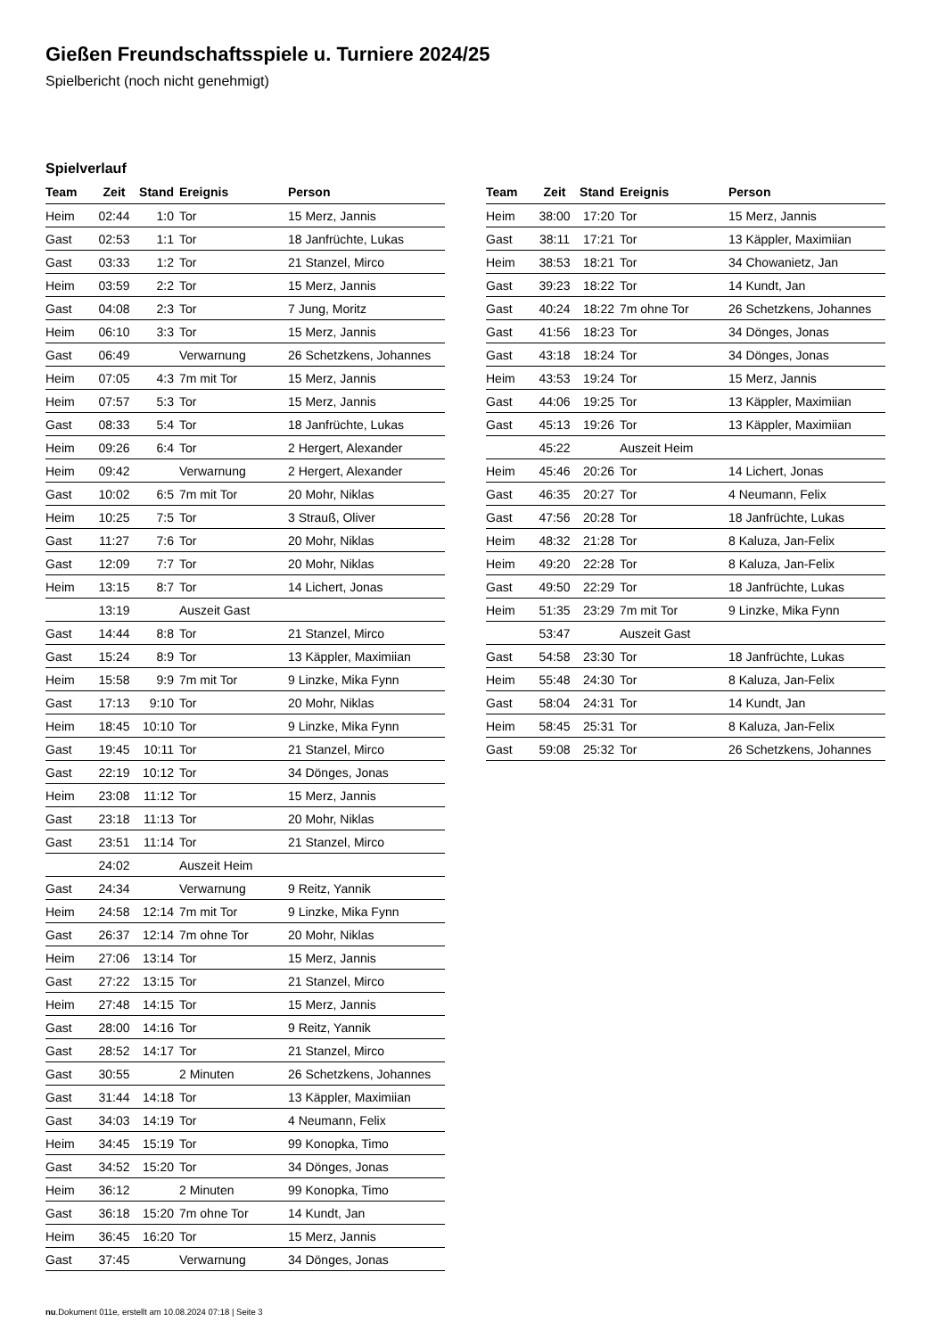Gießen Freundschaftsspiele u. Turniere 2024/25
Spielbericht (noch nicht genehmigt)
Spielverlauf
| Team | Zeit | Stand | Ereignis | Person |
| --- | --- | --- | --- | --- |
| Heim | 02:44 | 1:0 | Tor | 15 Merz, Jannis |
| Gast | 02:53 | 1:1 | Tor | 18 Janfrüchte, Lukas |
| Gast | 03:33 | 1:2 | Tor | 21 Stanzel, Mirco |
| Heim | 03:59 | 2:2 | Tor | 15 Merz, Jannis |
| Gast | 04:08 | 2:3 | Tor | 7 Jung, Moritz |
| Heim | 06:10 | 3:3 | Tor | 15 Merz, Jannis |
| Gast | 06:49 | | Verwarnung | 26 Schetzkens, Johannes |
| Heim | 07:05 | 4:3 | 7m mit Tor | 15 Merz, Jannis |
| Heim | 07:57 | 5:3 | Tor | 15 Merz, Jannis |
| Gast | 08:33 | 5:4 | Tor | 18 Janfrüchte, Lukas |
| Heim | 09:26 | 6:4 | Tor | 2 Hergert, Alexander |
| Heim | 09:42 | | Verwarnung | 2 Hergert, Alexander |
| Gast | 10:02 | 6:5 | 7m mit Tor | 20 Mohr, Niklas |
| Heim | 10:25 | 7:5 | Tor | 3 Strauß, Oliver |
| Gast | 11:27 | 7:6 | Tor | 20 Mohr, Niklas |
| Gast | 12:09 | 7:7 | Tor | 20 Mohr, Niklas |
| Heim | 13:15 | 8:7 | Tor | 14 Lichert, Jonas |
| | 13:19 | | Auszeit Gast | |
| Gast | 14:44 | 8:8 | Tor | 21 Stanzel, Mirco |
| Gast | 15:24 | 8:9 | Tor | 13 Käppler, Maximiian |
| Heim | 15:58 | 9:9 | 7m mit Tor | 9 Linzke, Mika Fynn |
| Gast | 17:13 | 9:10 | Tor | 20 Mohr, Niklas |
| Heim | 18:45 | 10:10 | Tor | 9 Linzke, Mika Fynn |
| Gast | 19:45 | 10:11 | Tor | 21 Stanzel, Mirco |
| Gast | 22:19 | 10:12 | Tor | 34 Dönges, Jonas |
| Heim | 23:08 | 11:12 | Tor | 15 Merz, Jannis |
| Gast | 23:18 | 11:13 | Tor | 20 Mohr, Niklas |
| Gast | 23:51 | 11:14 | Tor | 21 Stanzel, Mirco |
| | 24:02 | | Auszeit Heim | |
| Gast | 24:34 | | Verwarnung | 9 Reitz, Yannik |
| Heim | 24:58 | 12:14 | 7m mit Tor | 9 Linzke, Mika Fynn |
| Gast | 26:37 | 12:14 | 7m ohne Tor | 20 Mohr, Niklas |
| Heim | 27:06 | 13:14 | Tor | 15 Merz, Jannis |
| Gast | 27:22 | 13:15 | Tor | 21 Stanzel, Mirco |
| Heim | 27:48 | 14:15 | Tor | 15 Merz, Jannis |
| Gast | 28:00 | 14:16 | Tor | 9 Reitz, Yannik |
| Gast | 28:52 | 14:17 | Tor | 21 Stanzel, Mirco |
| Gast | 30:55 | | 2 Minuten | 26 Schetzkens, Johannes |
| Gast | 31:44 | 14:18 | Tor | 13 Käppler, Maximiian |
| Gast | 34:03 | 14:19 | Tor | 4 Neumann, Felix |
| Heim | 34:45 | 15:19 | Tor | 99 Konopka, Timo |
| Gast | 34:52 | 15:20 | Tor | 34 Dönges, Jonas |
| Heim | 36:12 | | 2 Minuten | 99 Konopka, Timo |
| Gast | 36:18 | 15:20 | 7m ohne Tor | 14 Kundt, Jan |
| Heim | 36:45 | 16:20 | Tor | 15 Merz, Jannis |
| Gast | 37:45 | | Verwarnung | 34 Dönges, Jonas |
| Team | Zeit | Stand | Ereignis | Person |
| --- | --- | --- | --- | --- |
| Heim | 38:00 | 17:20 | Tor | 15 Merz, Jannis |
| Gast | 38:11 | 17:21 | Tor | 13 Käppler, Maximiian |
| Heim | 38:53 | 18:21 | Tor | 34 Chowanietz, Jan |
| Gast | 39:23 | 18:22 | Tor | 14 Kundt, Jan |
| Gast | 40:24 | 18:22 | 7m ohne Tor | 26 Schetzkens, Johannes |
| Gast | 41:56 | 18:23 | Tor | 34 Dönges, Jonas |
| Gast | 43:18 | 18:24 | Tor | 34 Dönges, Jonas |
| Heim | 43:53 | 19:24 | Tor | 15 Merz, Jannis |
| Gast | 44:06 | 19:25 | Tor | 13 Käppler, Maximiian |
| Gast | 45:13 | 19:26 | Tor | 13 Käppler, Maximiian |
| | 45:22 | | Auszeit Heim | |
| Heim | 45:46 | 20:26 | Tor | 14 Lichert, Jonas |
| Gast | 46:35 | 20:27 | Tor | 4 Neumann, Felix |
| Gast | 47:56 | 20:28 | Tor | 18 Janfrüchte, Lukas |
| Heim | 48:32 | 21:28 | Tor | 8 Kaluza, Jan-Felix |
| Heim | 49:20 | 22:28 | Tor | 8 Kaluza, Jan-Felix |
| Gast | 49:50 | 22:29 | Tor | 18 Janfrüchte, Lukas |
| Heim | 51:35 | 23:29 | 7m mit Tor | 9 Linzke, Mika Fynn |
| | 53:47 | | Auszeit Gast | |
| Gast | 54:58 | 23:30 | Tor | 18 Janfrüchte, Lukas |
| Heim | 55:48 | 24:30 | Tor | 8 Kaluza, Jan-Felix |
| Gast | 58:04 | 24:31 | Tor | 14 Kundt, Jan |
| Heim | 58:45 | 25:31 | Tor | 8 Kaluza, Jan-Felix |
| Gast | 59:08 | 25:32 | Tor | 26 Schetzkens, Johannes |
nu.Dokument 011e, erstellt am 10.08.2024 07:18 | Seite 3